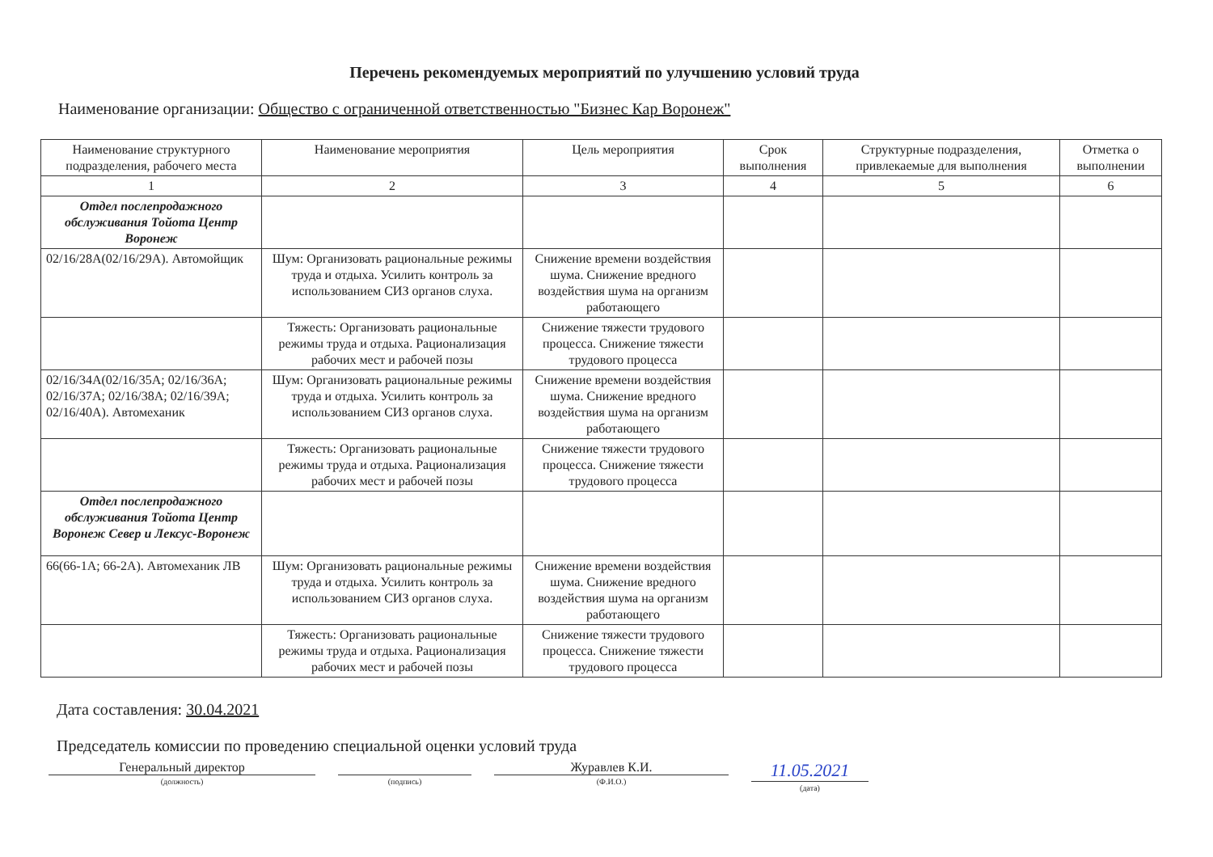Перечень рекомендуемых мероприятий по улучшению условий труда
Наименование организации: Общество с ограниченной ответственностью "Бизнес Кар Воронеж"
| Наименование структурного подразделения, рабочего места | Наименование мероприятия | Цель мероприятия | Срок выполнения | Структурные подразделения, привлекаемые для выполнения | Отметка о выполнении |
| --- | --- | --- | --- | --- | --- |
| 1 | 2 | 3 | 4 | 5 | 6 |
| Отдел послепродажного обслуживания Тойота Центр Воронеж | | | | | |
| 02/16/28А(02/16/29А). Автомойщик | Шум: Организовать рациональные режимы труда и отдыха. Усилить контроль за использованием СИЗ органов слуха. | Снижение времени воздействия шума. Снижение вредного воздействия шума на организм работающего | | | |
| | Тяжесть: Организовать рациональные режимы труда и отдыха. Рационализация рабочих мест и рабочей позы | Снижение тяжести трудового процесса. Снижение тяжести трудового процесса | | | |
| 02/16/34А(02/16/35А; 02/16/36А; 02/16/37А; 02/16/38А; 02/16/39А; 02/16/40А). Автомеханик | Шум: Организовать рациональные режимы труда и отдыха. Усилить контроль за использованием СИЗ органов слуха. | Снижение времени воздействия шума. Снижение вредного воздействия шума на организм работающего | | | |
| | Тяжесть: Организовать рациональные режимы труда и отдыха. Рационализация рабочих мест и рабочей позы | Снижение тяжести трудового процесса. Снижение тяжести трудового процесса | | | |
| Отдел послепродажного обслуживания Тойота Центр Воронеж Север и Лексус-Воронеж | | | | | |
| 66(66-1А; 66-2А). Автомеханик ЛВ | Шум: Организовать рациональные режимы труда и отдыха. Усилить контроль за использованием СИЗ органов слуха. | Снижение времени воздействия шума. Снижение вредного воздействия шума на организм работающего | | | |
| | Тяжесть: Организовать рациональные режимы труда и отдыха. Рационализация рабочих мест и рабочей позы | Снижение тяжести трудового процесса. Снижение тяжести трудового процесса | | | |
Дата составления: 30.04.2021
Председатель комиссии по проведению специальной оценки условий труда
Генеральный директор
(должность)
(подпись)
Журавлев К.И.
(Ф.И.О.)
11.05.2021
(дата)